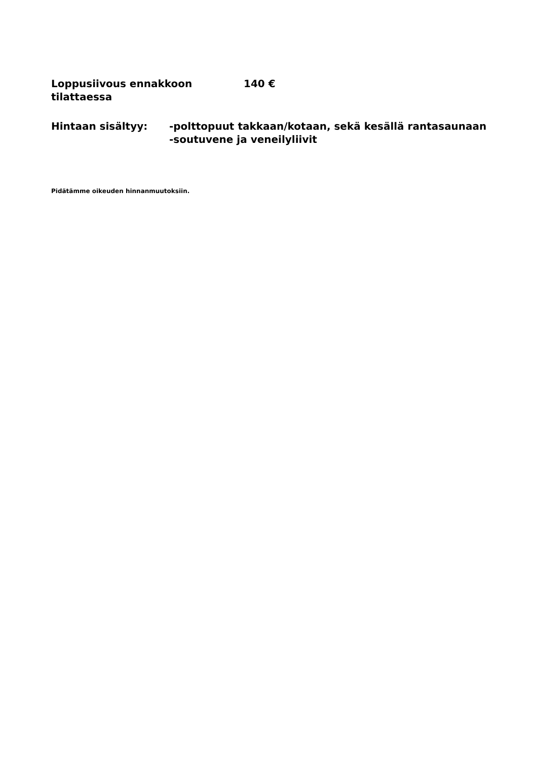Loppusiivous ennakkoon tilattaessa
140 €
Hintaan sisältyy: -polttopuut takkaan/kotaan, sekä kesällä rantasaunaan
-soutuvene ja veneilyliivit
Pidätämme oikeuden hinnanmuutoksiin.